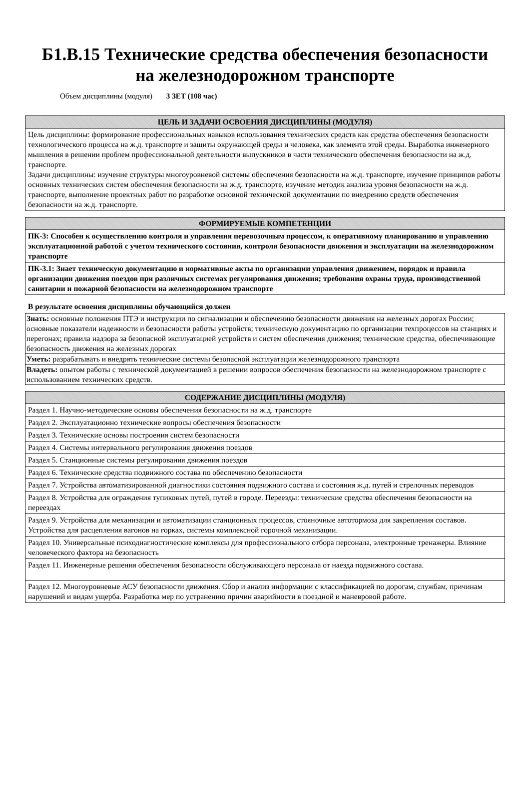Б1.В.15 Технические средства обеспечения безопасности
на железнодорожном транспорте
Объем дисциплины (модуля) 3 ЗЕТ (108 час)
| ЦЕЛЬ И ЗАДАЧИ ОСВОЕНИЯ ДИСЦИПЛИНЫ (МОДУЛЯ) |
| --- |
| Цель дисциплины: формирование профессиональных навыков использования технических средств как средства обеспечения безопасности технологического процесса на ж.д. транспорте и защиты окружающей среды и человека, как элемента этой среды. Выработка инженерного мышления в решении проблем профессиональной деятельности выпускников в части технического обеспечения безопасности на ж.д. транспорте. Задачи дисциплины: изучение структуры многоуровневой системы обеспечения безопасности на ж.д. транспорте, изучение принципов работы основных технических систем обеспечения безопасности на ж.д. транспорте, изучение методик анализа уровня безопасности на ж.д. транспорте, выполнение проектных работ по разработке основной технической документации по внедрению средств обеспечения безопасности на ж.д. транспорте. |
| ФОРМИРУЕМЫЕ КОМПЕТЕНЦИИ |
| --- |
| ПК-3: Способен к осуществлению контроля и управления перевозочным процессом, к оперативному планированию и управлению эксплуатационной работой с учетом технического состояния, контроля безопасности движения и эксплуатации на железнодорожном транспорте |
| ПК-3.1: Знает техническую документацию и нормативные акты по организации управления движением, порядок и правила организации движения поездов при различных системах регулирования движения; требования охраны труда, производственной санитарии и пожарной безопасности на железнодорожном транспорте |
В результате освоения дисциплины обучающийся должен
| Знать: основные положения ПТЭ и инструкции по сигнализации и обеспечению безопасности движения на железных дорогах России; основные показатели надежности и безопасности работы устройств; техническую документацию по организации техпроцессов на станциях и перегонах; правила надзора за безопасной эксплуатацией устройств и систем обеспечения движения; технические средства, обеспечивающие безопасность движения на железных дорогах |
| Уметь: разрабатывать и внедрять технические системы безопасной эксплуатации железнодорожного транспорта |
| Владеть: опытом работы с технической документацией в решении вопросов обеспечения безопасности на железнодорожном транспорте с использованием технических средств. |
| СОДЕРЖАНИЕ ДИСЦИПЛИНЫ (МОДУЛЯ) |
| --- |
| Раздел 1. Научно-методические основы обеспечения безопасности на ж.д. транспорте |
| Раздел 2. Эксплуатационно технические вопросы обеспечения безопасности |
| Раздел 3. Технические основы построения систем безопасности |
| Раздел 4. Системы интервального регулирования движения поездов |
| Раздел 5. Станционные системы регулирования движения поездов |
| Раздел 6. Технические средства подвижного состава по обеспечению безопасности |
| Раздел 7. Устройства автоматизированной диагностики состояния подвижного состава и состояния ж.д. путей и стрелочных переводов |
| Раздел 8. Устройства для ограждения тупиковых путей, путей в городе. Переезды: технические средства обеспечения безопасности на переездах |
| Раздел 9. Устройства для механизации и автоматизации станционных процессов, стояночные автотормоза для закрепления составов. Устройства для расцепления вагонов на горках, системы комплексной горочной механизации. |
| Раздел 10. Универсальные психодиагностические комплексы для профессионального отбора персонала, электронные тренажеры. Влияние человеческого фактора на безопасность |
| Раздел 11. Инженерные решения обеспечения безопасности обслуживающего персонала от наезда подвижного состава. |
| Раздел 12. Многоуровневые АСУ безопасности движения. Сбор и анализ информации с классификацией по дорогам, службам, причинам нарушений и видам ущерба. Разработка мер по устранению причин аварийности в поездной и маневровой работе. |